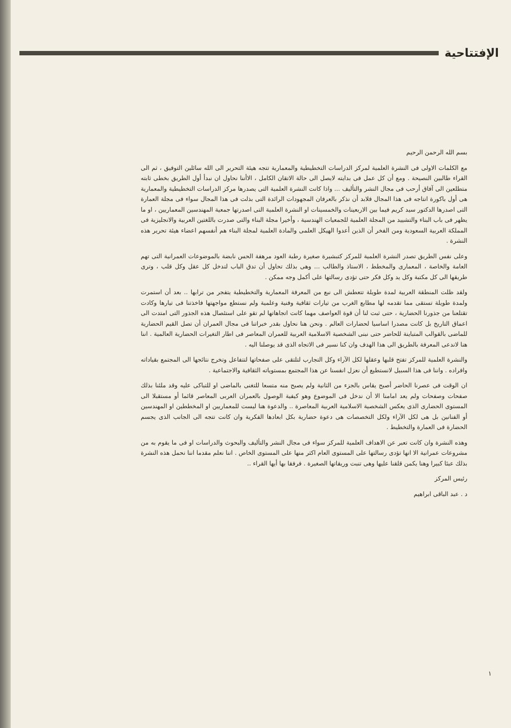الإفتتاحية
بسم الله الرحمن الرحيم
مع الكلمات الاولى فى النشرة العلمية لمركز الدراسات التخطيطية والمعمارية تتجه هيئة التحرير الى الله سائلين التوفيق ، ثم الى القراء طالبين النصيحة . ومع أن كل عمل فى بدايته لايصل الى حالة الاتقان الكامل ، الاأننا نحاول ان نبدأ أول الطريق بخطى ثابته متطلعين الى آفاق أرحب فى مجال النشر والتأليف ... واذا كانت النشرة العلمية التى يصدرها مركز الدراسات التخطيطية والمعمارية هى أول باكورة انتاجه فى هذا المجال فلابد أن نذكر بالعرفان المجهودات الرائدة التى بذلت فى هذا المجال سواء فى مجلة العمارة التى اصدرها الدكتور سيد كريم فيما بين الاربعينات والخمسينات او النشرة العلمية التى اصدرتها جمعية المهندسين المعماريين ، او ما يظهر فى باب البناء والتشييد من المجلة العلمية للجمعيات الهندسية ، وأخيرا مجلة البناء والتى صدرت باللغتين العربية والانجليزية فى المملكة العربية السعودية ومن الفخر أن الذين أعدوا الهيكل العلمى والمادة العلمية لمجلة البناء هم أنفسهم اعضاء هيئة تحرير هذه النشرة .
وعلى نفس الطريق تصدر النشرة العلمية للمركز كتبشيرة صغيرة رطبة العود مرهفة الحس نابضة بالموضوعات العمرانية التى تهم العامة والخاصة ، المعمارى والمخطط ، الاستاذ والطالب ... وهى بذلك تحاول أن تدق الباب لتدخل كل عقل وكل قلب ، وترى طريقها الى كل مكتبة وكل يد وكل فكر حتى تؤدى رسالتها على أكمل وجه ممكن .
ولقد ظلت المنطقة العربية لمدة طويلة تتعطش الى نبع من المعرفة المعمارية والتخطيطية يتفجر من ترابها .. بعد أن استمرت ولمدة طويلة تستقى مما تقدمه لها مطابع الغرب من تيارات ثقافية وفنية وعلمية ولم نستطع مواجهتها فاخذتنا فى تيارها وكادت تقتلعنا من جذورنا الحضارية ، حتى ثبت لنا أن قوة العواصف مهما كانت اتجاهاتها لم تقو على استئصال هذه الجذور التى امتدت الى اعماق التاريخ بل كانت مصدرا اساسيا لحضارات العالم . ونحن هنا نحاول بقدر خبراتنا فى مجال العمران أن تصل القيم الحضارية للماضى بالقوالب المتباينة للحاضر حتى نبنى الشخصية الاسلامية العربية للعمران المعاصر فى اطار التغيرات الحضارية العالمية . اننا هنا لاندعى المعرفة بالطريق الى هذا الهدف وان كنا نسير فى الاتجاه الذى قد يوصلنا اليه .
والنشرة العلمية للمركز تفتح قلبها وعقلها لكل الآراء وكل التجارب لتلتقى على صفحاتها لتتفاعل وتخرج نتائجها الى المجتمع بقياداته وافراده . واننا فى هذا السبيل لانستطيع أن نعزل انفسنا عن هذا المجتمع بمستوياته الثقافية والاجتماعية .
ان الوقت فى عصرنا الحاضر أصبح يقاس بالجزء من الثانية ولم يصبح منه متسعا للتغنى بالماضى او للتباكى عليه وقد ملئنا بذلك صفحات وصفحات ولم يعد امامنا الا أن ندخل فى الموضوع وهو كيفية الوصول بالعمران العربى المعاصر قائما أو مستقبلا الى المستوى الحضارى الذى يعكس الشخصية الاسلامية العربية المعاصرة .. والدعوة هنا ليست للمعماريين او المخططين او المهندسين أو الفنانين بل هى لكل الآراء ولكل التخصصات هى دعوة حضارية بكل ابعادها الفكرية وان كانت تتجه الى الجانب الذى يجسم الحضارة فى العمارة والتخطيط .
وهذه النشرة وان كانت تعبر عن الاهداف العلمية للمركز سواء فى مجال النشر والتأليف والبحوث والدراسات او فى ما يقوم به من مشروعات عمرانية الا انها تؤدى رسالتها على المستوى العام اكثر منها على المستوى الخاص . اننا نعلم مقدما اننا نحمل هذه النشرة بذلك عبئا كبيرا وهنا يكمن قلقنا عليها وهى تنبت وريقاتها الصغيرة . فرفقا بها أيها القراء ..
رئيس المركز
د . عبد الباقى ابراهيم
١